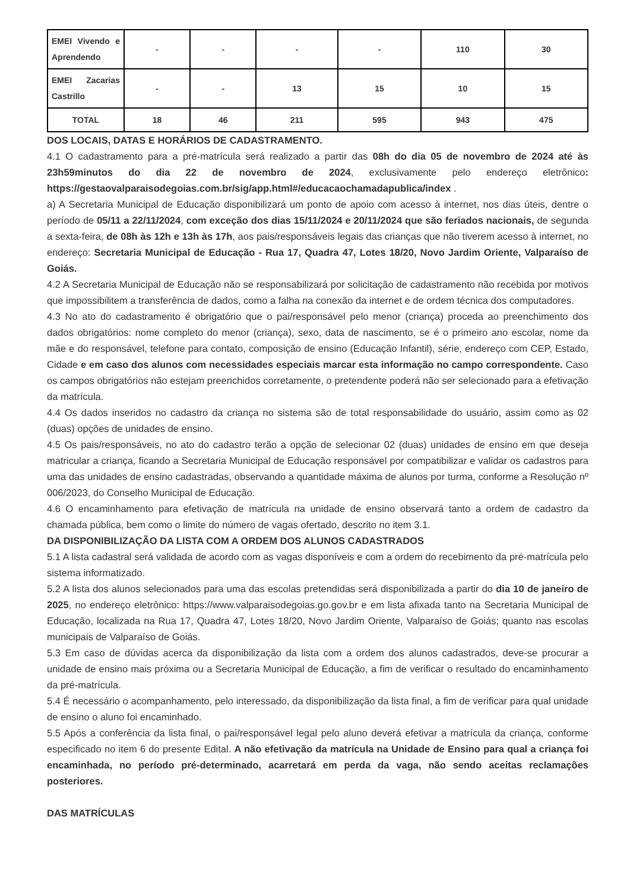| EMEI Vivendo e Aprendendo | - | - | - | - | 110 | 30 |
| EMEI Zacarias Castrillo | - | - | 13 | 15 | 10 | 15 |
| TOTAL | 18 | 46 | 211 | 595 | 943 | 475 |
DOS LOCAIS, DATAS E HORÁRIOS DE CADASTRAMENTO.
4.1 O cadastramento para a pré-matrícula será realizado a partir das 08h do dia 05 de novembro de 2024 até às 23h59minutos do dia 22 de novembro de 2024, exclusivamente pelo endereço eletrônico: https://gestaovalparaisodegoias.com.br/sig/app.html#/educacaochamadapublica/index .
a) A Secretaria Municipal de Educação disponibilizará um ponto de apoio com acesso à internet, nos dias úteis, dentre o período de 05/11 a 22/11/2024, com exceção dos dias 15/11/2024 e 20/11/2024 que são feriados nacionais, de segunda a sexta-feira, de 08h às 12h e 13h às 17h, aos pais/responsáveis legais das crianças que não tiverem acesso à internet, no endereço: Secretaria Municipal de Educação - Rua 17, Quadra 47, Lotes 18/20, Novo Jardim Oriente, Valparaíso de Goiás.
4.2 A Secretaria Municipal de Educação não se responsabilizará por solicitação de cadastramento não recebida por motivos que impossibilitem a transferência de dados, como a falha na conexão da internet e de ordem técnica dos computadores.
4.3 No ato do cadastramento é obrigatório que o pai/responsável pelo menor (criança) proceda ao preenchimento dos dados obrigatórios: nome completo do menor (criança), sexo, data de nascimento, se é o primeiro ano escolar, nome da mãe e do responsável, telefone para contato, composição de ensino (Educação Infantil), série, endereço com CEP, Estado, Cidade e em caso dos alunos com necessidades especiais marcar esta informação no campo correspondente. Caso os campos obrigatórios não estejam preenchidos corretamente, o pretendente poderá não ser selecionado para a efetivação da matrícula.
4.4 Os dados inseridos no cadastro da criança no sistema são de total responsabilidade do usuário, assim como as 02 (duas) opções de unidades de ensino.
4.5 Os pais/responsáveis, no ato do cadastro terão a opção de selecionar 02 (duas) unidades de ensino em que deseja matricular a criança, ficando a Secretaria Municipal de Educação responsável por compatibilizar e validar os cadastros para uma das unidades de ensino cadastradas, observando a quantidade máxima de alunos por turma, conforme a Resolução nº 006/2023, do Conselho Municipal de Educação.
4.6 O encaminhamento para efetivação de matrícula na unidade de ensino observará tanto a ordem de cadastro da chamada pública, bem como o limite do número de vagas ofertado, descrito no item 3.1.
DA DISPONIBILIZAÇÃO DA LISTA COM A ORDEM DOS ALUNOS CADASTRADOS
5.1 A lista cadastral será validada de acordo com as vagas disponíveis e com a ordem do recebimento da pré-matrícula pelo sistema informatizado.
5.2 A lista dos alunos selecionados para uma das escolas pretendidas será disponibilizada a partir do dia 10 de janeiro de 2025, no endereço eletrônico: https://www.valparaisodegoias.go.gov.br e em lista afixada tanto na Secretaria Municipal de Educação, localizada na Rua 17, Quadra 47, Lotes 18/20, Novo Jardim Oriente, Valparaíso de Goiás; quanto nas escolas municipais de Valparaíso de Goiás.
5.3 Em caso de dúvidas acerca da disponibilização da lista com a ordem dos alunos cadastrados, deve-se procurar a unidade de ensino mais próxima ou a Secretaria Municipal de Educação, a fim de verificar o resultado do encaminhamento da pré-matrícula.
5.4 É necessário o acompanhamento, pelo interessado, da disponibilização da lista final, a fim de verificar para qual unidade de ensino o aluno foi encaminhado.
5.5 Após a conferência da lista final, o pai/responsável legal pelo aluno deverá efetivar a matrícula da criança, conforme especificado no item 6 do presente Edital. A não efetivação da matrícula na Unidade de Ensino para qual a criança foi encaminhada, no período pré-determinado, acarretará em perda da vaga, não sendo aceitas reclamações posteriores.
DAS MATRÍCULAS